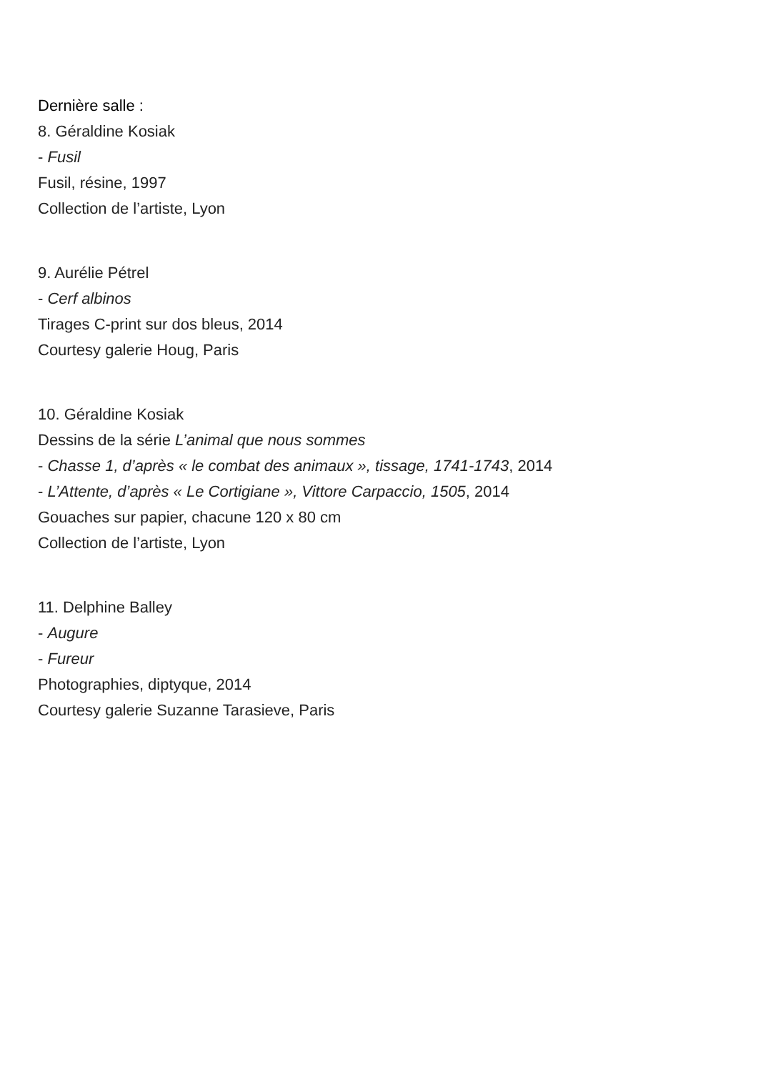Dernière salle :
8. Géraldine Kosiak
- Fusil
Fusil, résine, 1997
Collection de l’artiste, Lyon
9. Aurélie Pétrel
- Cerf albinos
Tirages C-print sur dos bleus, 2014
Courtesy galerie Houg, Paris
10. Géraldine Kosiak
Dessins de la série L’animal que nous sommes
- Chasse 1, d’après « le combat des animaux », tissage, 1741-1743, 2014
- L’Attente, d’après « Le Cortigiane », Vittore Carpaccio, 1505, 2014
Gouaches sur papier, chacune 120 x 80 cm
Collection de l’artiste, Lyon
11. Delphine Balley
- Augure
- Fureur
Photographies, diptyque, 2014
Courtesy galerie Suzanne Tarasieve, Paris